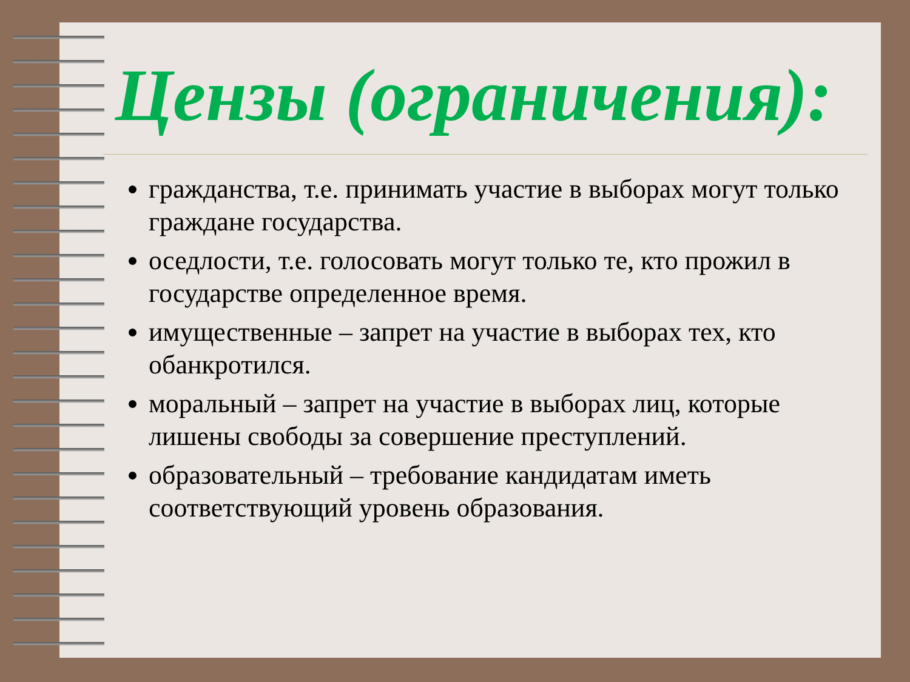Цензы (ограничения):
гражданства, т.е. принимать участие в выборах могут только граждане государства.
оседлости, т.е. голосовать могут только те, кто прожил в государстве определенное время.
имущественные – запрет на участие в выборах тех, кто обанкротился.
моральный – запрет на участие в выборах лиц, которые лишены свободы за совершение преступлений.
образовательный – требование кандидатам иметь соответствующий уровень образования.